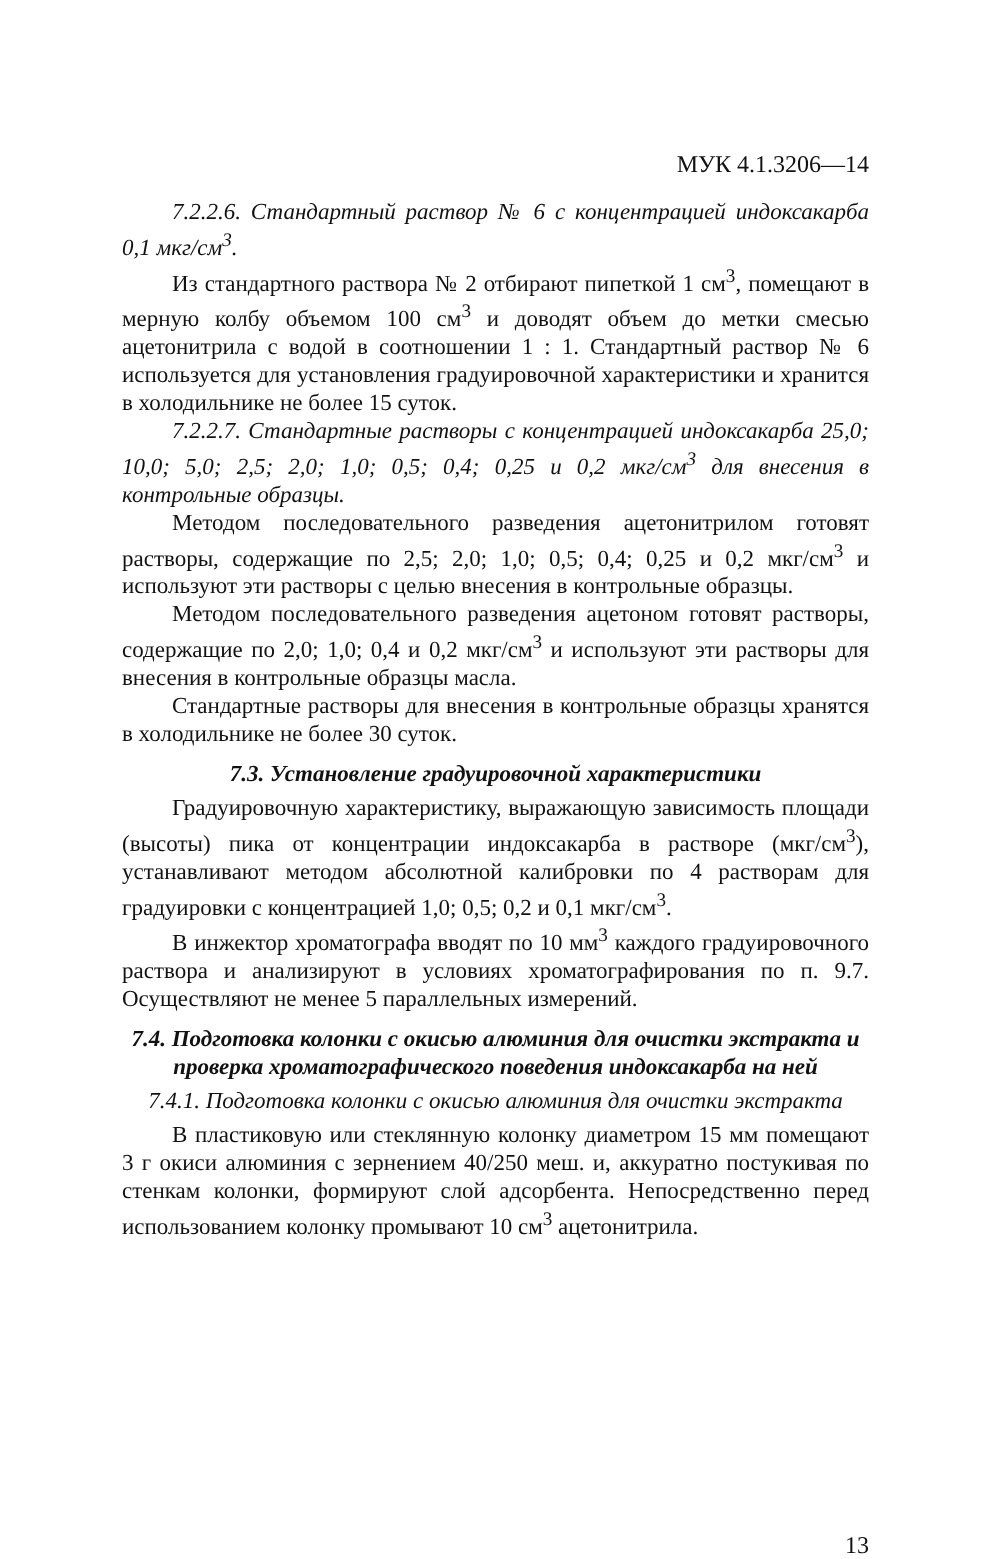МУК 4.1.3206—14
7.2.2.6. Стандартный раствор № 6 с концентрацией индоксакарба 0,1 мкг/см<sup>3</sup>.
Из стандартного раствора № 2 отбирают пипеткой 1 см<sup>3</sup>, помещают в мерную колбу объемом 100 см<sup>3</sup> и доводят объем до метки смесью ацетонитрила с водой в соотношении 1 : 1. Стандартный раствор № 6 используется для установления градуировочной характеристики и хранится в холодильнике не более 15 суток.
7.2.2.7. Стандартные растворы с концентрацией индоксакарба 25,0; 10,0; 5,0; 2,5; 2,0; 1,0; 0,5; 0,4; 0,25 и 0,2 мкг/см<sup>3</sup> для внесения в контрольные образцы.
Методом последовательного разведения ацетонитрилом готовят растворы, содержащие по 2,5; 2,0; 1,0; 0,5; 0,4; 0,25 и 0,2 мкг/см<sup>3</sup> и используют эти растворы с целью внесения в контрольные образцы.
Методом последовательного разведения ацетоном готовят растворы, содержащие по 2,0; 1,0; 0,4 и 0,2 мкг/см<sup>3</sup> и используют эти растворы для внесения в контрольные образцы масла.
Стандартные растворы для внесения в контрольные образцы хранятся в холодильнике не более 30 суток.
7.3. Установление градуировочной характеристики
Градуировочную характеристику, выражающую зависимость площади (высоты) пика от концентрации индоксакарба в растворе (мкг/см<sup>3</sup>), устанавливают методом абсолютной калибровки по 4 растворам для градуировки с концентрацией 1,0; 0,5; 0,2 и 0,1 мкг/см<sup>3</sup>.
В инжектор хроматографа вводят по 10 мм<sup>3</sup> каждого градуировочного раствора и анализируют в условиях хроматографирования по п. 9.7. Осуществляют не менее 5 параллельных измерений.
7.4. Подготовка колонки с окисью алюминия для очистки экстракта и проверка хроматографического поведения индоксакарба на ней
7.4.1. Подготовка колонки с окисью алюминия для очистки экстракта
В пластиковую или стеклянную колонку диаметром 15 мм помещают 3 г окиси алюминия с зернением 40/250 меш. и, аккуратно постукивая по стенкам колонки, формируют слой адсорбента. Непосредственно перед использованием колонку промывают 10 см<sup>3</sup> ацетонитрила.
13